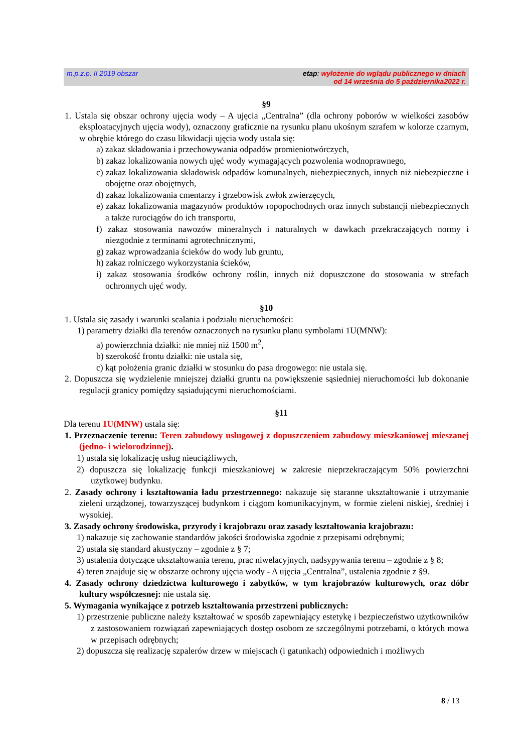m.p.z.p. II 2019 obszar etap: wyłożenie do wglądu publicznego w dniach
od 14 września do 5 października2022 r.
§9
1. Ustala się obszar ochrony ujęcia wody – A ujęcia „Centralna” (dla ochrony poborów w wielkości zasobów eksploatacyjnych ujęcia wody), oznaczony graficznie na rysunku planu ukośnym szrafem w kolorze czarnym, w obrębie którego do czasu likwidacji ujęcia wody ustala się:
a) zakaz składowania i przechowywania odpadów promieniotwórczych,
b) zakaz lokalizowania nowych ujęć wody wymagających pozwolenia wodnoprawnego,
c) zakaz lokalizowania składowisk odpadów komunalnych, niebezpiecznych, innych niż niebezpieczne i obojętne oraz obojętnych,
d) zakaz lokalizowania cmentarzy i grzebowisk zwłok zwierzęcych,
e) zakaz lokalizowania magazynów produktów ropopochodnych oraz innych substancji niebezpiecznych a także rurociągów do ich transportu,
f) zakaz stosowania nawozów mineralnych i naturalnych w dawkach przekraczających normy i niezgodnie z terminami agrotechnicznymi,
g) zakaz wprowadzania ścieków do wody lub gruntu,
h) zakaz rolniczego wykorzystania ścieków,
i) zakaz stosowania środków ochrony roślin, innych niż dopuszczone do stosowania w strefach ochronnych ujęć wody.
§10
1. Ustala się zasady i warunki scalania i podziału nieruchomości:
1) parametry działki dla terenów oznaczonych na rysunku planu symbolami 1U(MNW):
a) powierzchnia działki: nie mniej niż 1500 m<sup>2</sup>,
b) szerokość frontu działki: nie ustala się,
c) kąt położenia granic działki w stosunku do pasa drogowego: nie ustala się.
2. Dopuszcza się wydzielenie mniejszej działki gruntu na powiększenie sąsiedniej nieruchomości lub dokonanie regulacji granicy pomiędzy sąsiadującymi nieruchomościami.
§11
Dla terenu 1U(MNW) ustala się:
1. Przeznaczenie terenu: Teren zabudowy usługowej z dopuszczeniem zabudowy mieszkaniowej mieszanej (jedno- i wielorodzinnej).
1) ustala się lokalizację usług nieuciążliwych,
2) dopuszcza się lokalizację funkcji mieszkaniowej w zakresie nieprzekraczającym 50% powierzchni użytkowej budynku.
2. Zasady ochrony i kształtowania ładu przestrzennego: nakazuje się staranne ukształtowanie i utrzymanie zieleni urządzonej, towarzyszącej budynkom i ciągom komunikacyjnym, w formie zieleni niskiej, średniej i wysokiej.
3. Zasady ochrony środowiska, przyrody i krajobrazu oraz zasady kształtowania krajobrazu:
1) nakazuje się zachowanie standardów jakości środowiska zgodnie z przepisami odrębnymi;
2) ustala się standard akustyczny – zgodnie z § 7;
3) ustalenia dotyczące ukształtowania terenu, prac niwelacyjnych, nadsypywania terenu – zgodnie z § 8;
4) teren znajduje się w obszarze ochrony ujęcia wody - A ujęcia „Centralna”, ustalenia zgodnie z §9.
4. Zasady ochrony dziedzictwa kulturowego i zabytków, w tym krajobrazów kulturowych, oraz dóbr kultury współczesnej: nie ustala się.
5. Wymagania wynikające z potrzeb kształtowania przestrzeni publicznych:
1) przestrzenie publiczne należy kształtować w sposób zapewniający estetykę i bezpieczeństwo użytkowników z zastosowaniem rozwiązań zapewniających dostęp osobom ze szczególnymi potrzebami, o których mowa w przepisach odrębnych;
2) dopuszcza się realizację szpalerów drzew w miejscach (i gatunkach) odpowiednich i możliwych
8 / 13